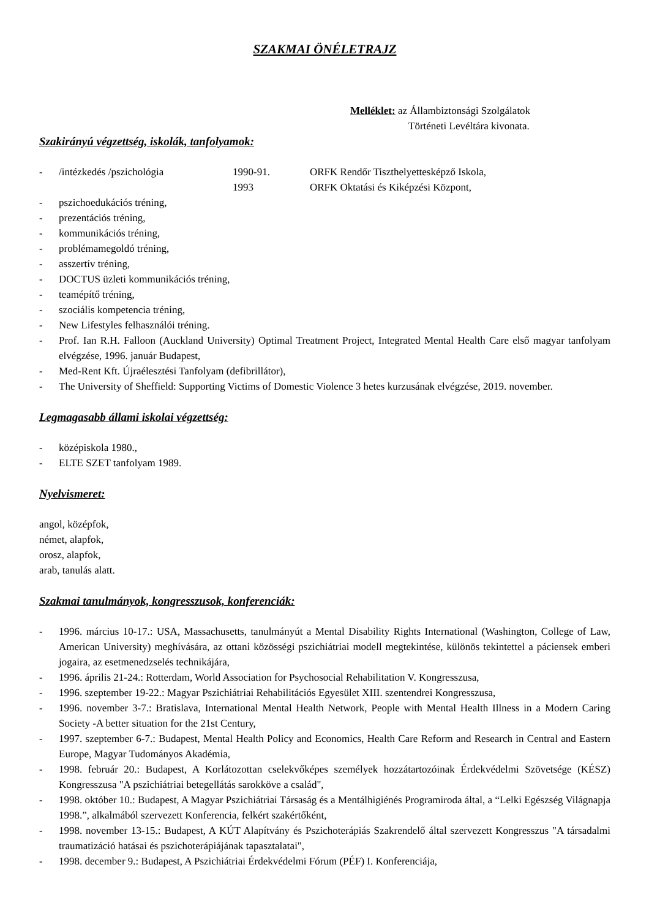SZAKMAI ÖNÉLETRAJZ
Melléklet: az Állambiztonsági Szolgálatok
Történeti Levéltára kivonata.
Szakirányú végzettség, iskolák, tanfolyamok:
- /intézkedés /pszichológia 1990-91. ORFK Rendőr Tiszthelyettesképző Iskola,
1993 ORFK Oktatási és Kiképzési Központ,
- pszichoedukációs tréning,
- prezentációs tréning,
- kommunikációs tréning,
- problémamegoldó tréning,
- asszertív tréning,
- DOCTUS üzleti kommunikációs tréning,
- teamépítő tréning,
- szociális kompetencia tréning,
- New Lifestyles felhasználói tréning.
- Prof. Ian R.H. Falloon (Auckland University) Optimal Treatment Project, Integrated Mental Health Care első magyar tanfolyam elvégzése, 1996. január Budapest,
- Med-Rent Kft. Újraélesztési Tanfolyam (defibrillátor),
- The University of Sheffield: Supporting Victims of Domestic Violence 3 hetes kurzusának elvégzése, 2019. november.
Legmagasabb állami iskolai végzettség:
- középiskola 1980.,
- ELTE SZET tanfolyam 1989.
Nyelvismeret:
angol, középfok,
német, alapfok,
orosz, alapfok,
arab, tanulás alatt.
Szakmai tanulmányok, kongresszusok, konferenciák:
- 1996. március 10-17.: USA, Massachusetts, tanulmányút a Mental Disability Rights International (Washington, College of Law, American University) meghívására, az ottani közösségi pszichiátriai modell megtekintése, különös tekintettel a páciensek emberi jogaira, az esetmenedzselés technikájára,
- 1996. április 21-24.: Rotterdam, World Association for Psychosocial Rehabilitation V. Kongresszusa,
- 1996. szeptember 19-22.: Magyar Pszichiátriai Rehabilitációs Egyesület XIII. szentendrei Kongresszusa,
- 1996. november 3-7.: Bratislava, International Mental Health Network, People with Mental Health Illness in a Modern Caring Society -A better situation for the 21st Century,
- 1997. szeptember 6-7.: Budapest, Mental Health Policy and Economics, Health Care Reform and Research in Central and Eastern Europe, Magyar Tudományos Akadémia,
- 1998. február 20.: Budapest, A Korlátozottan cselekvőképes személyek hozzátartozóinak Érdekvédelmi Szövetsége (KÉSZ) Kongresszusa "A pszichiátriai betegellátás sarokköve a család",
- 1998. október 10.: Budapest, A Magyar Pszichiátriai Társaság és a Mentálhigiénés Programiroda által, a “Lelki Egészség Világnapja 1998.”, alkalmából szervezett Konferencia, felkért szakértőként,
- 1998. november 13-15.: Budapest, A KÚT Alapítvány és Pszichoterápiás Szakrendelő által szervezett Kongresszus "A társadalmi traumatizáció hatásai és pszichoterápiájának tapasztalatai",
- 1998. december 9.: Budapest, A Pszichiátriai Érdekvédelmi Fórum (PÉF) I. Konferenciája,